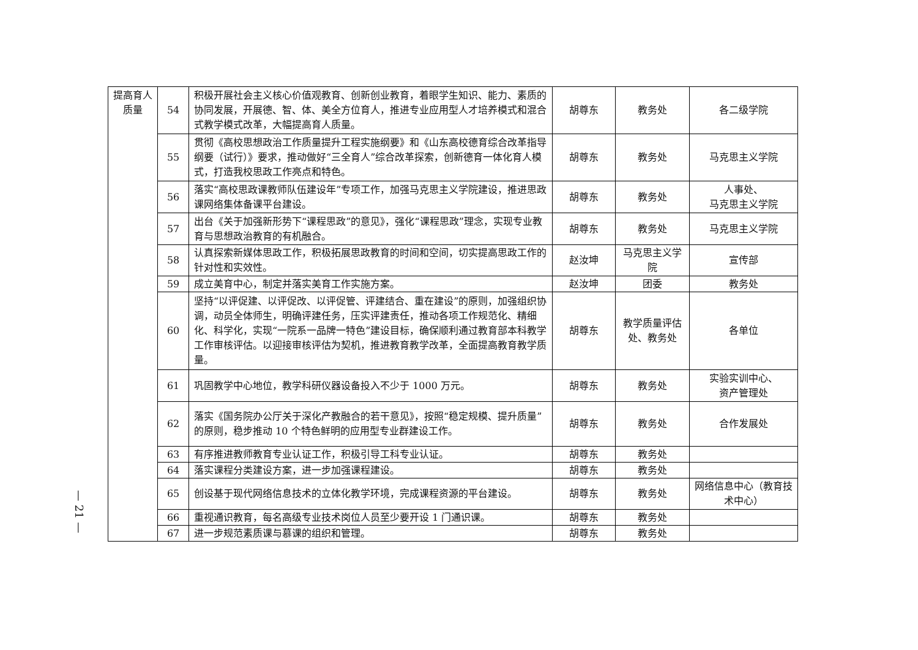— 21 —
| 提高育人质量 | 54 | 积极开展社会主义核心价值观教育、创新创业教育，着眼学生知识、能力、素质的协同发展，开展德、智、体、美全方位育人，推进专业应用型人才培养模式和混合式教学模式改革，大幅提高育人质量。 | 胡尊东 | 教务处 | 各二级学院 |
| | 55 | 贯彻《高校思想政治工作质量提升工程实施纲要》和《山东高校德育综合改革指导纲要（试行）》要求，推动做好“三全育人”综合改革探索，创新德育一体化育人模式，打造我校思政工作亮点和特色。 | 胡尊东 | 教务处 | 马克思主义学院 |
| | 56 | 落实“高校思政课教师队伍建设年”专项工作，加强马克思主义学院建设，推进思政课网络集体备课平台建设。 | 胡尊东 | 教务处 | 人事处、 马克思主义学院 |
| | 57 | 出台《关于加强新形势下“课程思政”的意见》，强化“课程思政”理念，实现专业教育与思想政治教育的有机融合。 | 胡尊东 | 教务处 | 马克思主义学院 |
| | 58 | 认真探索新媒体思政工作，积极拓展思政教育的时间和空间，切实提高思政工作的针对性和实效性。 | 赵汝坤 | 马克思主义学院 | 宣传部 |
| | 59 | 成立美育中心，制定并落实美育工作实施方案。 | 赵汝坤 | 团委 | 教务处 |
| | 60 | 坚持“以评促建、以评促改、以评促管、评建结合、重在建设”的原则，加强组织协调，动员全体师生，明确评建任务，压实评建责任，推动各项工作规范化、精细化、科学化，实现“一院系一品牌一特色”建设目标，确保顺利通过教育部本科教学工作审核评估。以迎接审核评估为契机，推进教育教学改革，全面提高教育教学质量。 | 胡尊东 | 教学质量评估处、教务处 | 各单位 |
| | 61 | 巩固教学中心地位，教学科研仪器设备投入不少于 1000 万元。 | 胡尊东 | 教务处 | 实验实训中心、 资产管理处 |
| | 62 | 落实《国务院办公厅关于深化产教融合的若干意见》，按照“稳定规模、提升质量”的原则，稳步推动 10 个特色鲜明的应用型专业群建设工作。 | 胡尊东 | 教务处 | 合作发展处 |
| | 63 | 有序推进教师教育专业认证工作，积极引导工科专业认证。 | 胡尊东 | 教务处 | |
| | 64 | 落实课程分类建设方案，进一步加强课程建设。 | 胡尊东 | 教务处 | |
| | 65 | 创设基于现代网络信息技术的立体化教学环境，完成课程资源的平台建设。 | 胡尊东 | 教务处 | 网络信息中心（教育技术中心） |
| | 66 | 重视通识教育，每名高级专业技术岗位人员至少要开设 1 门通识课。 | 胡尊东 | 教务处 | |
| | 67 | 进一步规范素质课与慕课的组织和管理。 | 胡尊东 | 教务处 | |